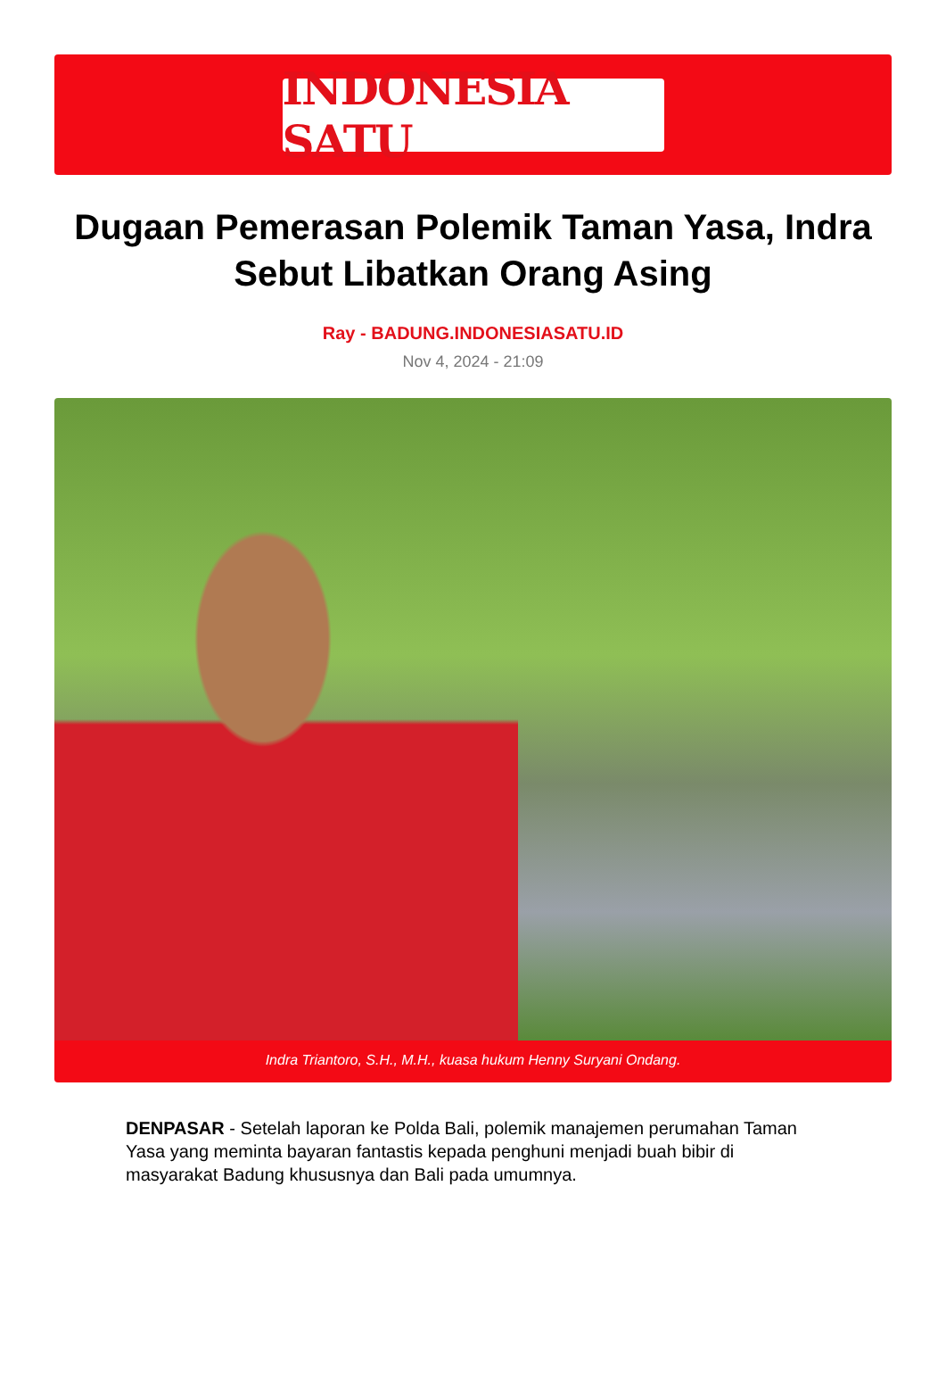INDONESIA SATU
Dugaan Pemerasan Polemik Taman Yasa, Indra Sebut Libatkan Orang Asing
Ray - BADUNG.INDONESIASATU.ID
Nov 4, 2024 - 21:09
Indra Triantoro, S.H., M.H., kuasa hukum Henny Suryani Ondang.
DENPASAR - Setelah laporan ke Polda Bali, polemik manajemen perumahan Taman Yasa yang meminta bayaran fantastis kepada penghuni menjadi buah bibir di masyarakat Badung khususnya dan Bali pada umumnya.